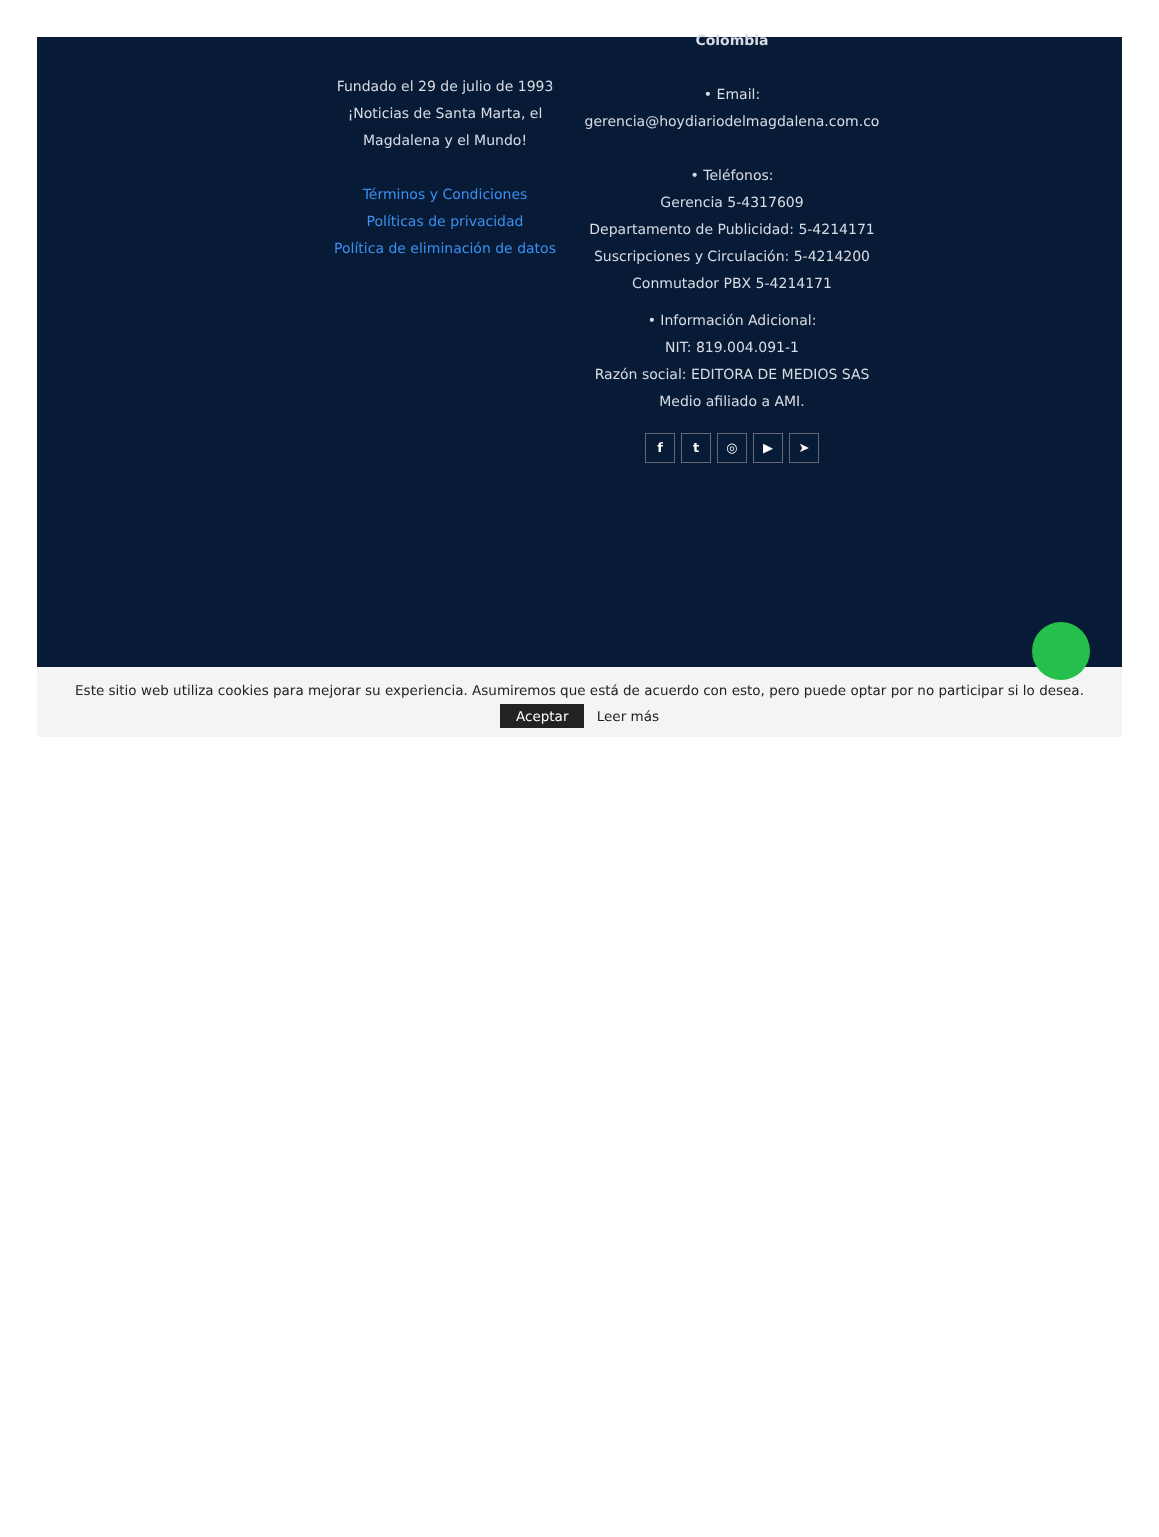Fundado el 29 de julio de 1993
¡Noticias de Santa Marta, el Magdalena y el Mundo!
Términos y Condiciones
Políticas de privacidad
Política de eliminación de datos
Colombia
• Email:
gerencia@hoydiariodelmagdalena.com.co
• Teléfonos:
Gerencia 5-4317609
Departamento de Publicidad: 5-4214171
Suscripciones y Circulación: 5-4214200
Conmutador PBX 5-4214171
• Información Adicional:
NIT: 819.004.091-1
Razón social: EDITORA DE MEDIOS SAS
Medio afiliado a AMI.
ft ◎ ▶ ➤
Este sitio web utiliza cookies para mejorar su experiencia. Asumiremos que está de acuerdo con esto, pero puede optar por no participar si lo desea.
Aceptar Leer más